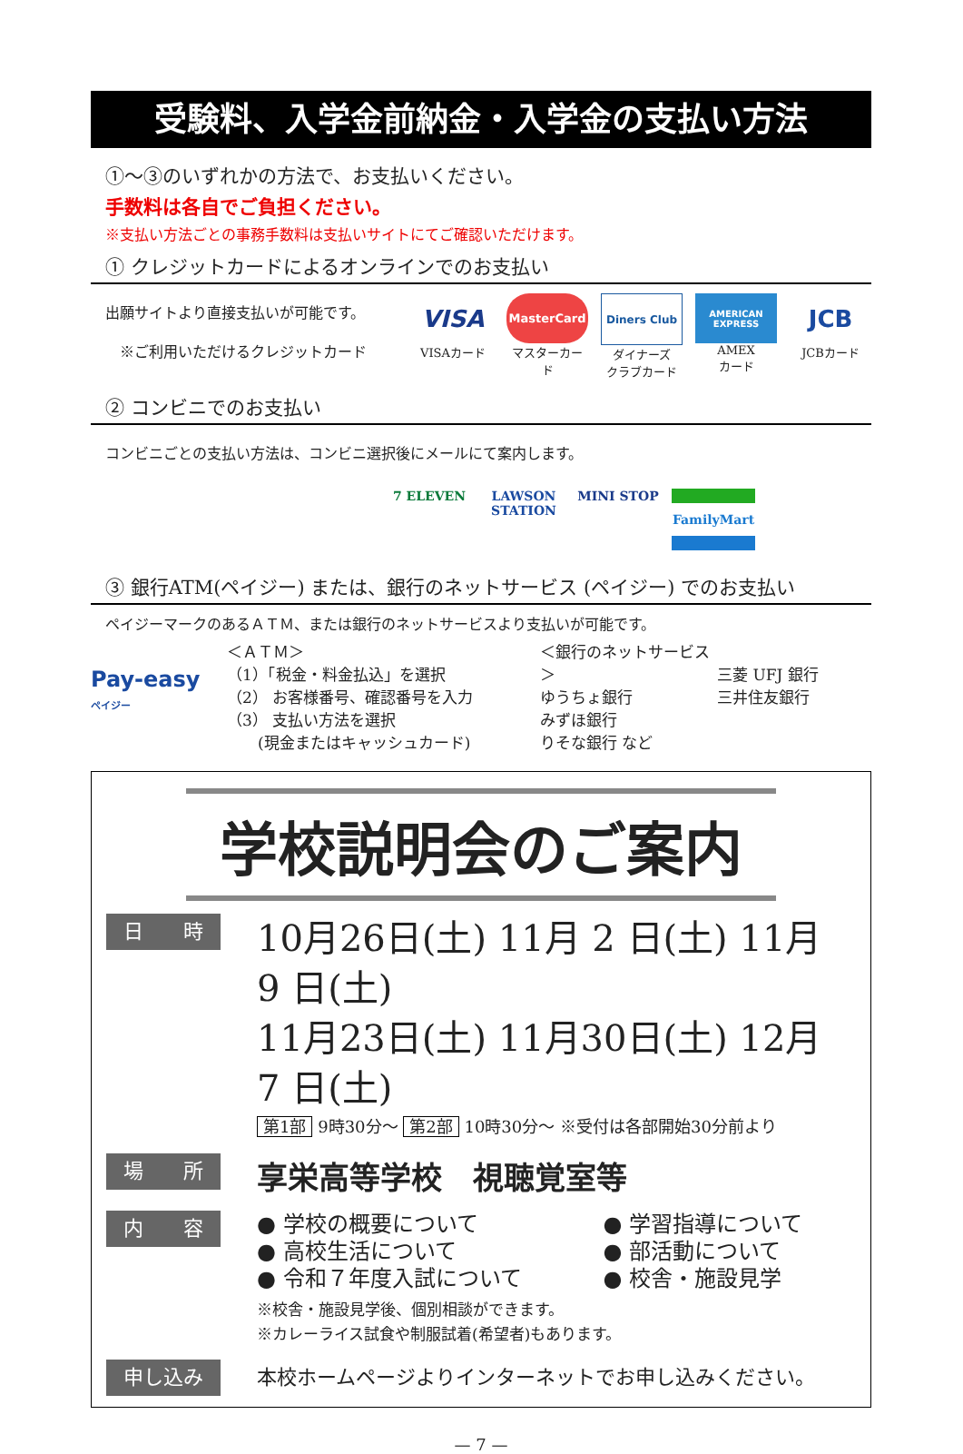受験料、入学金前納金・入学金の支払い方法
①〜③のいずれかの方法で、お支払いください。
手数料は各自でご負担ください。
※支払い方法ごとの事務手数料は支払いサイトにてご確認いただけます。
① クレジットカードによるオンラインでのお支払い
出願サイトより直接支払いが可能です。
 ※ご利用いただけるクレジットカード
VISA
VISAカード
MasterCard
マスターカード
Diners Club
ダイナーズ
クラブカード
AMERICAN EXPRESS
AMEX
カード
JCB
JCBカード
② コンビニでのお支払い
コンビニごとの支払い方法は、コンビニ選択後にメールにて案内します。
7 ELEVEN LAWSON STATION
MINI STOP
FamilyMart
③ 銀行ATM(ペイジー) または、銀行のネットサービス (ペイジー) でのお支払い
ペイジーマークのあるＡＴＭ、または銀行のネットサービスより支払いが可能です。
Pay-easy
ペイジー
＜ＡＴＭ＞
（1）「税金・料金払込」を選択
（2） お客様番号、確認番号を入力
（3） 支払い方法を選択
  (現金またはキャッシュカード)
＜銀行のネットサービス＞
ゆうちょ銀行
みずほ銀行
りそな銀行 など
三菱 UFJ 銀行
三井住友銀行
学校説明会のご案内
日  時
10月26日(土) 11月 2 日(土) 11月 9 日(土)
11月23日(土) 11月30日(土) 12月 7 日(土)
第1部 9時30分〜 第2部 10時30分〜 ※受付は各部開始30分前より
場  所
享栄高等学校 視聴覚室等
内  容
● 学校の概要について
● 高校生活について
● 令和７年度入試について
● 学習指導について
● 部活動について
● 校舎・施設見学
※校舎・施設見学後、個別相談ができます。
※カレーライス試食や制服試着(希望者)もあります。
申し込み
本校ホームページよりインターネットでお申し込みください。
— 7 —